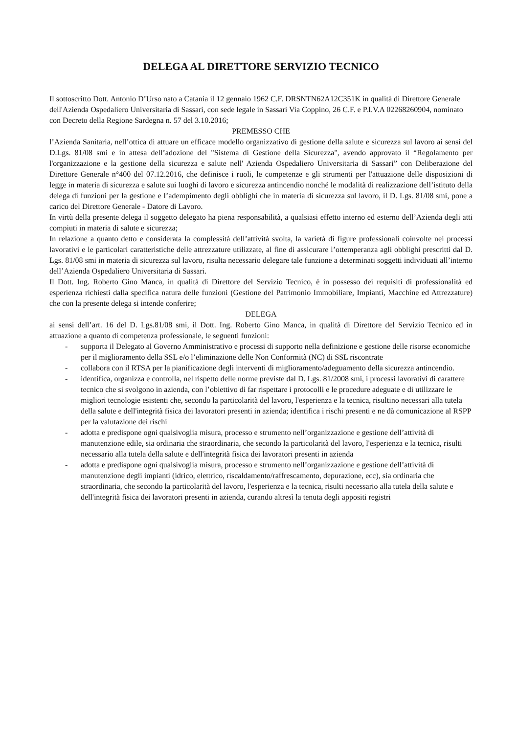DELEGA AL DIRETTORE SERVIZIO TECNICO
Il sottoscritto Dott. Antonio D’Urso nato a Catania il 12 gennaio 1962 C.F. DRSNTN62A12C351K in qualità di Direttore Generale dell'Azienda Ospedaliero Universitaria di Sassari, con sede legale in Sassari Via Coppino, 26 C.F. e P.I.V.A 02268260904, nominato con Decreto della Regione Sardegna n. 57 del 3.10.2016;
PREMESSO CHE
l’Azienda Sanitaria, nell’ottica di attuare un efficace modello organizzativo di gestione della salute e sicurezza sul lavoro ai sensi del D.Lgs. 81/08 smi e in attesa dell’adozione del "Sistema di Gestione della Sicurezza", avendo approvato il “Regolamento per l'organizzazione e la gestione della sicurezza e salute nell' Azienda Ospedaliero Universitaria di Sassari” con Deliberazione del Direttore Generale n°400 del 07.12.2016, che definisce i ruoli, le competenze e gli strumenti per l'attuazione delle disposizioni di legge in materia di sicurezza e salute sui luoghi di lavoro e sicurezza antincendio nonché le modalità di realizzazione dell’istituto della delega di funzioni per la gestione e l’adempimento degli obblighi che in materia di sicurezza sul lavoro, il D. Lgs. 81/08 smi, pone a carico del Direttore Generale - Datore di Lavoro.
In virtù della presente delega il soggetto delegato ha piena responsabilità, a qualsiasi effetto interno ed esterno dell’Azienda degli atti compiuti in materia di salute e sicurezza;
In relazione a quanto detto e considerata la complessità dell’attività svolta, la varietà di figure professionali coinvolte nei processi lavorativi e le particolari caratteristiche delle attrezzature utilizzate, al fine di assicurare l’ottemperanza agli obblighi prescritti dal D. Lgs. 81/08 smi in materia di sicurezza sul lavoro, risulta necessario delegare tale funzione a determinati soggetti individuati all’interno dell’Azienda Ospedaliero Universitaria di Sassari.
Il Dott. Ing. Roberto Gino Manca, in qualità di Direttore del Servizio Tecnico, è in possesso dei requisiti di professionalità ed esperienza richiesti dalla specifica natura delle funzioni (Gestione del Patrimonio Immobiliare, Impianti, Macchine ed Attrezzature) che con la presente delega si intende conferire;
DELEGA
ai sensi dell’art. 16 del D. Lgs.81/08 smi, il Dott. Ing. Roberto Gino Manca, in qualità di Direttore del Servizio Tecnico ed in attuazione a quanto di competenza professionale, le seguenti funzioni:
- supporta il Delegato al Governo Amministrativo e processi di supporto nella definizione e gestione delle risorse economiche per il miglioramento della SSL e/o l’eliminazione delle Non Conformità (NC) di SSL riscontrate
- collabora con il RTSA per la pianificazione degli interventi di miglioramento/adeguamento della sicurezza antincendio.
- identifica, organizza e controlla, nel rispetto delle norme previste dal D. Lgs. 81/2008 smi, i processi lavorativi di carattere tecnico che si svolgono in azienda, con l’obiettivo di far rispettare i protocolli e le procedure adeguate e di utilizzare le migliori tecnologie esistenti che, secondo la particolarità del lavoro, l'esperienza e la tecnica, risultino necessari alla tutela della salute e dell'integrità fisica dei lavoratori presenti in azienda; identifica i rischi presenti e ne dà comunicazione al RSPP per la valutazione dei rischi
- adotta e predispone ogni qualsivoglia misura, processo e strumento nell’organizzazione e gestione dell’attività di manutenzione edile, sia ordinaria che straordinaria, che secondo la particolarità del lavoro, l'esperienza e la tecnica, risulti necessario alla tutela della salute e dell'integrità fisica dei lavoratori presenti in azienda
- adotta e predispone ogni qualsivoglia misura, processo e strumento nell’organizzazione e gestione dell’attività di manutenzione degli impianti (idrico, elettrico, riscaldamento/raffrescamento, depurazione, ecc), sia ordinaria che straordinaria, che secondo la particolarità del lavoro, l'esperienza e la tecnica, risulti necessario alla tutela della salute e dell'integrità fisica dei lavoratori presenti in azienda, curando altresì la tenuta degli appositi registri